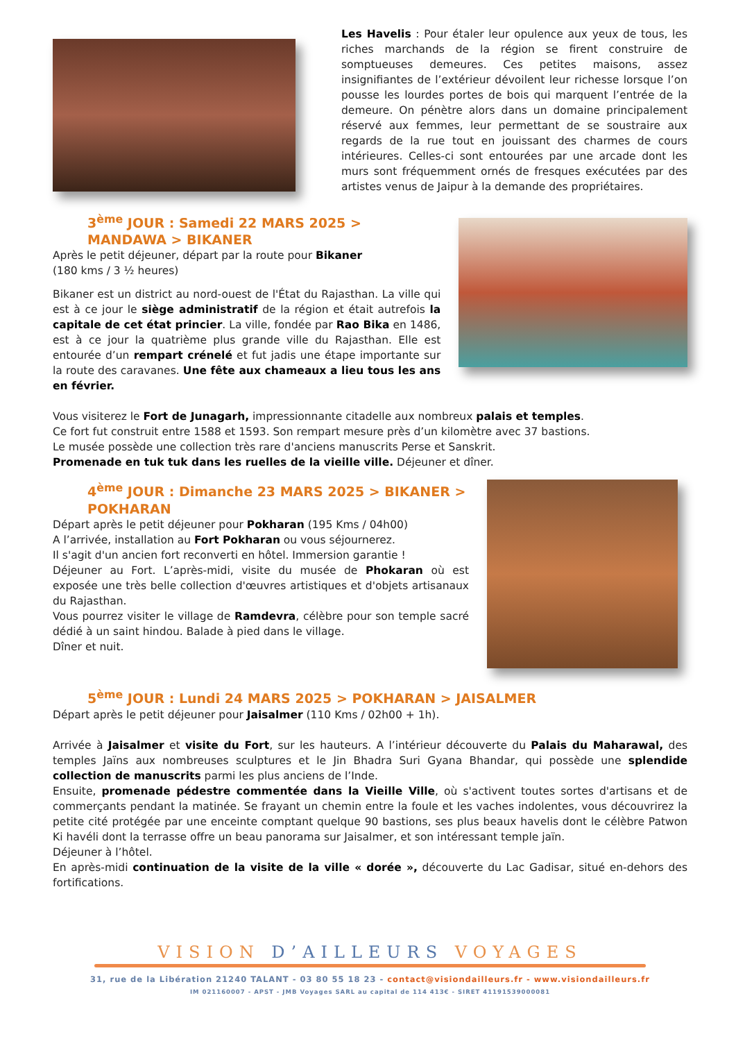Les Havelis : Pour étaler leur opulence aux yeux de tous, les riches marchands de la région se firent construire de somptueuses demeures. Ces petites maisons, assez insignifiantes de l’extérieur dévoilent leur richesse lorsque l’on pousse les lourdes portes de bois qui marquent l’entrée de la demeure. On pénètre alors dans un domaine principalement réservé aux femmes, leur permettant de se soustraire aux regards de la rue tout en jouissant des charmes de cours intérieures. Celles-ci sont entourées par une arcade dont les murs sont fréquemment ornés de fresques exécutées par des artistes venus de Jaipur à la demande des propriétaires.
3<sup>ème</sup> JOUR : Samedi 22 MARS 2025 > MANDAWA > BIKANER
Après le petit déjeuner, départ par la route pour Bikaner
(180 kms / 3 ½ heures)
Bikaner est un district au nord-ouest de l'État du Rajasthan. La ville qui est à ce jour le siège administratif de la région et était autrefois la capitale de cet état princier. La ville, fondée par Rao Bika en 1486, est à ce jour la quatrième plus grande ville du Rajasthan. Elle est entourée d’un rempart crénelé et fut jadis une étape importante sur la route des caravanes. Une fête aux chameaux a lieu tous les ans en février.
Vous visiterez le Fort de Junagarh, impressionnante citadelle aux nombreux palais et temples.
Ce fort fut construit entre 1588 et 1593. Son rempart mesure près d’un kilomètre avec 37 bastions.
Le musée possède une collection très rare d'anciens manuscrits Perse et Sanskrit.
Promenade en tuk tuk dans les ruelles de la vieille ville. Déjeuner et dîner.
4<sup>ème</sup> JOUR : Dimanche 23 MARS 2025 > BIKANER > POKHARAN
Départ après le petit déjeuner pour Pokharan (195 Kms / 04h00)
A l’arrivée, installation au Fort Pokharan ou vous séjournerez.
Il s'agit d'un ancien fort reconverti en hôtel. Immersion garantie !
Déjeuner au Fort. L’après-midi, visite du musée de Phokaran où est exposée une très belle collection d'œuvres artistiques et d'objets artisanaux du Rajasthan.
Vous pourrez visiter le village de Ramdevra, célèbre pour son temple sacré dédié à un saint hindou. Balade à pied dans le village.
Dîner et nuit.
5<sup>ème</sup> JOUR : Lundi 24 MARS 2025 > POKHARAN > JAISALMER
Départ après le petit déjeuner pour Jaisalmer (110 Kms / 02h00 + 1h).
Arrivée à Jaisalmer et visite du Fort, sur les hauteurs. A l’intérieur découverte du Palais du Maharawal, des temples Jaïns aux nombreuses sculptures et le Jin Bhadra Suri Gyana Bhandar, qui possède une splendide collection de manuscrits parmi les plus anciens de l’Inde.
Ensuite, promenade pédestre commentée dans la Vieille Ville, où s'activent toutes sortes d'artisans et de commerçants pendant la matinée. Se frayant un chemin entre la foule et les vaches indolentes, vous découvrirez la petite cité protégée par une enceinte comptant quelque 90 bastions, ses plus beaux havelis dont le célèbre Patwon Ki havéli dont la terrasse offre un beau panorama sur Jaisalmer, et son intéressant temple jaïn.
Déjeuner à l’hôtel.
En après-midi continuation de la visite de la ville « dorée », découverte du Lac Gadisar, situé en-dehors des fortifications.
VISION D’AILLEURS VOYAGES
31, rue de la Libération 21240 TALANT - 03 80 55 18 23 - contact@visiondailleurs.fr - www.visiondailleurs.fr
IM 021160007 - APST - JMB Voyages SARL au capital de 114 413€ - SIRET 41191539000081